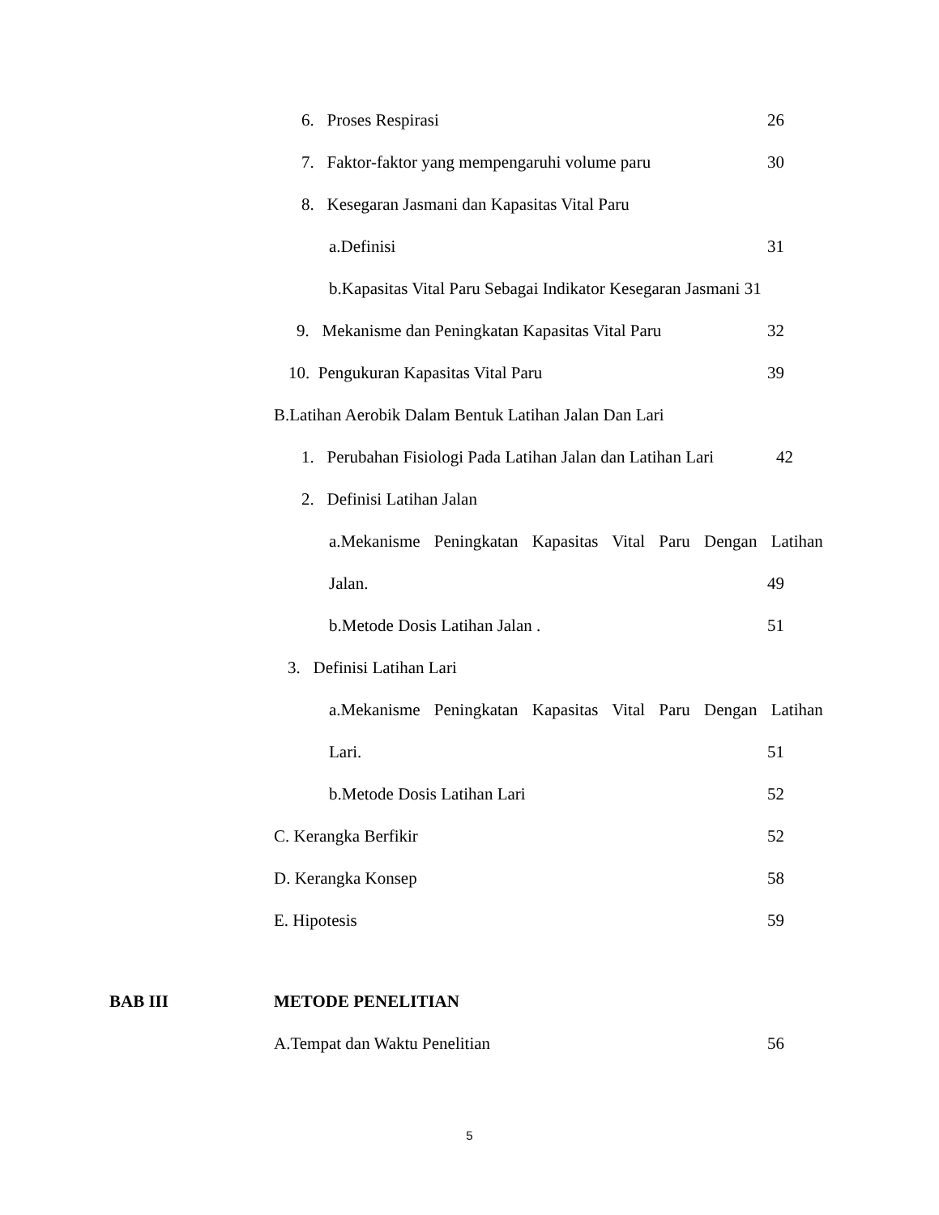6. Proses Respirasi 26
7. Faktor-faktor yang mempengaruhi volume paru 30
8. Kesegaran Jasmani dan Kapasitas Vital Paru
a.Definisi 31
b.Kapasitas Vital Paru Sebagai Indikator Kesegaran Jasmani 31
9. Mekanisme dan Peningkatan Kapasitas Vital Paru 32
10. Pengukuran Kapasitas Vital Paru 39
B.Latihan Aerobik Dalam Bentuk Latihan Jalan Dan Lari
1. Perubahan Fisiologi Pada Latihan Jalan dan Latihan Lari 42
2. Definisi Latihan Jalan
a.Mekanisme Peningkatan Kapasitas Vital Paru Dengan Latihan
Jalan. 49
b.Metode Dosis Latihan Jalan . 51
3. Definisi Latihan Lari
a.Mekanisme Peningkatan Kapasitas Vital Paru Dengan Latihan
Lari. 51
b.Metode Dosis Latihan Lari 52
C. Kerangka Berfikir 52
D. Kerangka Konsep 58
E. Hipotesis 59
BAB III METODE PENELITIAN
A.Tempat dan Waktu Penelitian 56
5